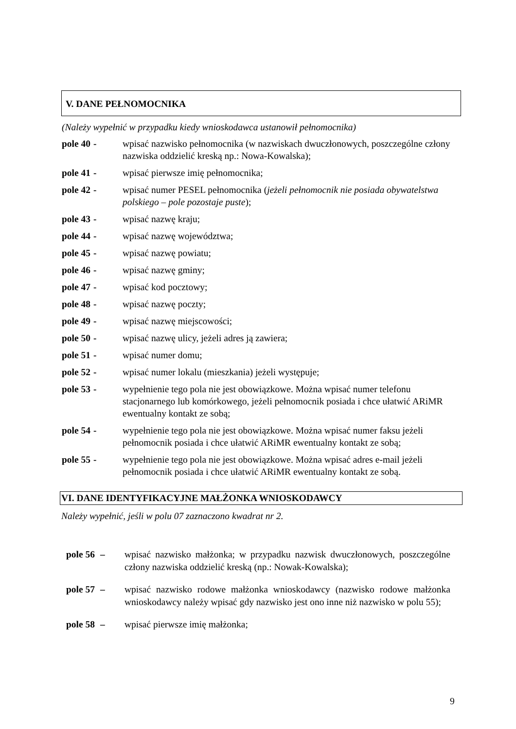V. DANE PEŁNOMOCNIKA
(Należy wypełnić w przypadku kiedy wnioskodawca ustanowił pełnomocnika)
pole 40 - wpisać nazwisko pełnomocnika (w nazwiskach dwuczłonowych, poszczególne człony nazwiska oddzielić kreską np.: Nowa-Kowalska);
pole 41 - wpisać pierwsze imię pełnomocnika;
pole 42 - wpisać numer PESEL pełnomocnika (jeżeli pełnomocnik nie posiada obywatelstwa polskiego – pole pozostaje puste);
pole 43 - wpisać nazwę kraju;
pole 44 - wpisać nazwę województwa;
pole 45 - wpisać nazwę powiatu;
pole 46 - wpisać nazwę gminy;
pole 47 - wpisać kod pocztowy;
pole 48 - wpisać nazwę poczty;
pole 49 - wpisać nazwę miejscowości;
pole 50 - wpisać nazwę ulicy, jeżeli adres ją zawiera;
pole 51 - wpisać numer domu;
pole 52 - wpisać numer lokalu (mieszkania) jeżeli występuje;
pole 53 - wypełnienie tego pola nie jest obowiązkowe. Można wpisać numer telefonu stacjonarnego lub komórkowego, jeżeli pełnomocnik posiada i chce ułatwić ARiMR ewentualny kontakt ze sobą;
pole 54 - wypełnienie tego pola nie jest obowiązkowe. Można wpisać numer faksu jeżeli pełnomocnik posiada i chce ułatwić ARiMR ewentualny kontakt ze sobą;
pole 55 - wypełnienie tego pola nie jest obowiązkowe. Można wpisać adres e-mail jeżeli pełnomocnik posiada i chce ułatwić ARiMR ewentualny kontakt ze sobą.
VI. DANE IDENTYFIKACYJNE MAŁŻONKA WNIOSKODAWCY
Należy wypełnić, jeśli w polu 07 zaznaczono kwadrat nr 2.
pole 56 – wpisać nazwisko małżonka; w przypadku nazwisk dwuczłonowych, poszczególne człony nazwiska oddzielić kreską (np.: Nowak-Kowalska);
pole 57 – wpisać nazwisko rodowe małżonka wnioskodawcy (nazwisko rodowe małżonka wnioskodawcy należy wpisać gdy nazwisko jest ono inne niż nazwisko w polu 55);
pole 58 – wpisać pierwsze imię małżonka;
9